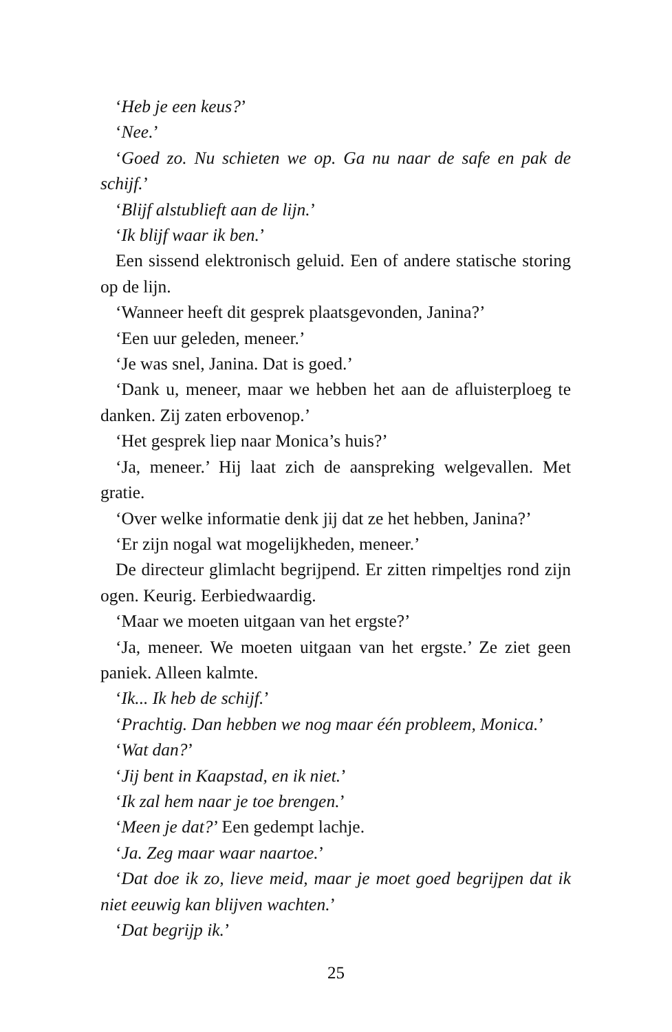‘Heb je een keus?’
‘Nee.’
‘Goed zo. Nu schieten we op. Ga nu naar de safe en pak de schijf.’
‘Blijf alstublieft aan de lijn.’
‘Ik blijf waar ik ben.’
Een sissend elektronisch geluid. Een of andere statische storing op de lijn.
‘Wanneer heeft dit gesprek plaatsgevonden, Janina?’
‘Een uur geleden, meneer.’
‘Je was snel, Janina. Dat is goed.’
‘Dank u, meneer, maar we hebben het aan de afluisterploeg te danken. Zij zaten erbovenop.’
‘Het gesprek liep naar Monica’s huis?’
‘Ja, meneer.’ Hij laat zich de aanspreking welgevallen. Met gratie.
‘Over welke informatie denk jij dat ze het hebben, Janina?’
‘Er zijn nogal wat mogelijkheden, meneer.’
De directeur glimlacht begrijpend. Er zitten rimpeltjes rond zijn ogen. Keurig. Eerbiedwaardig.
‘Maar we moeten uitgaan van het ergste?’
‘Ja, meneer. We moeten uitgaan van het ergste.’ Ze ziet geen paniek. Alleen kalmte.
‘Ik... Ik heb de schijf.’
‘Prachtig. Dan hebben we nog maar één probleem, Monica.’
‘Wat dan?’
‘Jij bent in Kaapstad, en ik niet.’
‘Ik zal hem naar je toe brengen.’
‘Meen je dat?’ Een gedempt lachje.
‘Ja. Zeg maar waar naartoe.’
‘Dat doe ik zo, lieve meid, maar je moet goed begrijpen dat ik niet eeuwig kan blijven wachten.’
‘Dat begrijp ik.’
25